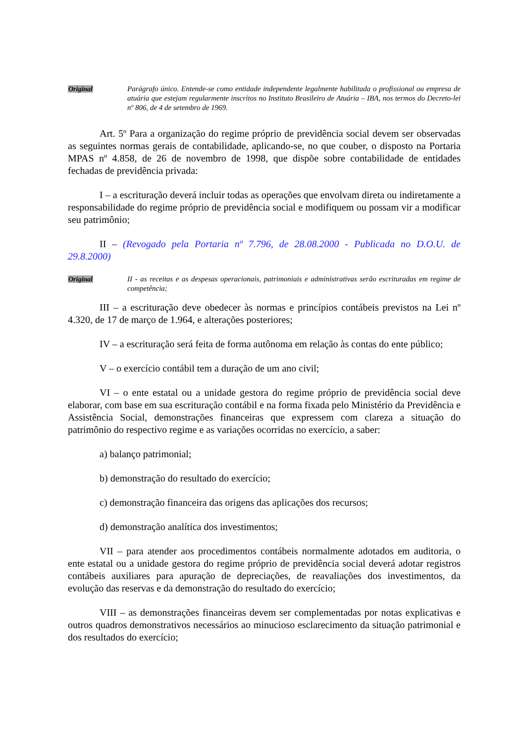Original Parágrafo único. Entende-se como entidade independente legalmente habilitada o profissional ou empresa de atuária que estejam regularmente inscritos no Instituto Brasileiro de Atuária – IBA, nos termos do Decreto-lei nº 806, de 4 de setembro de 1969.
Art. 5º Para a organização do regime próprio de previdência social devem ser observadas as seguintes normas gerais de contabilidade, aplicando-se, no que couber, o disposto na Portaria MPAS nº 4.858, de 26 de novembro de 1998, que dispõe sobre contabilidade de entidades fechadas de previdência privada:
I – a escrituração deverá incluir todas as operações que envolvam direta ou indiretamente a responsabilidade do regime próprio de previdência social e modifiquem ou possam vir a modificar seu patrimônio;
II – (Revogado pela Portaria nº 7.796, de 28.08.2000 - Publicada no D.O.U. de 29.8.2000)
Original II - as receitas e as despesas operacionais, patrimoniais e administrativas serão escrituradas em regime de competência;
III – a escrituração deve obedecer às normas e princípios contábeis previstos na Lei nº 4.320, de 17 de março de 1.964, e alterações posteriores;
IV – a escrituração será feita de forma autônoma em relação às contas do ente público;
V – o exercício contábil tem a duração de um ano civil;
VI – o ente estatal ou a unidade gestora do regime próprio de previdência social deve elaborar, com base em sua escrituração contábil e na forma fixada pelo Ministério da Previdência e Assistência Social, demonstrações financeiras que expressem com clareza a situação do patrimônio do respectivo regime e as variações ocorridas no exercício, a saber:
a) balanço patrimonial;
b) demonstração do resultado do exercício;
c) demonstração financeira das origens das aplicações dos recursos;
d) demonstração analítica dos investimentos;
VII – para atender aos procedimentos contábeis normalmente adotados em auditoria, o ente estatal ou a unidade gestora do regime próprio de previdência social deverá adotar registros contábeis auxiliares para apuração de depreciações, de reavaliações dos investimentos, da evolução das reservas e da demonstração do resultado do exercício;
VIII – as demonstrações financeiras devem ser complementadas por notas explicativas e outros quadros demonstrativos necessários ao minucioso esclarecimento da situação patrimonial e dos resultados do exercício;